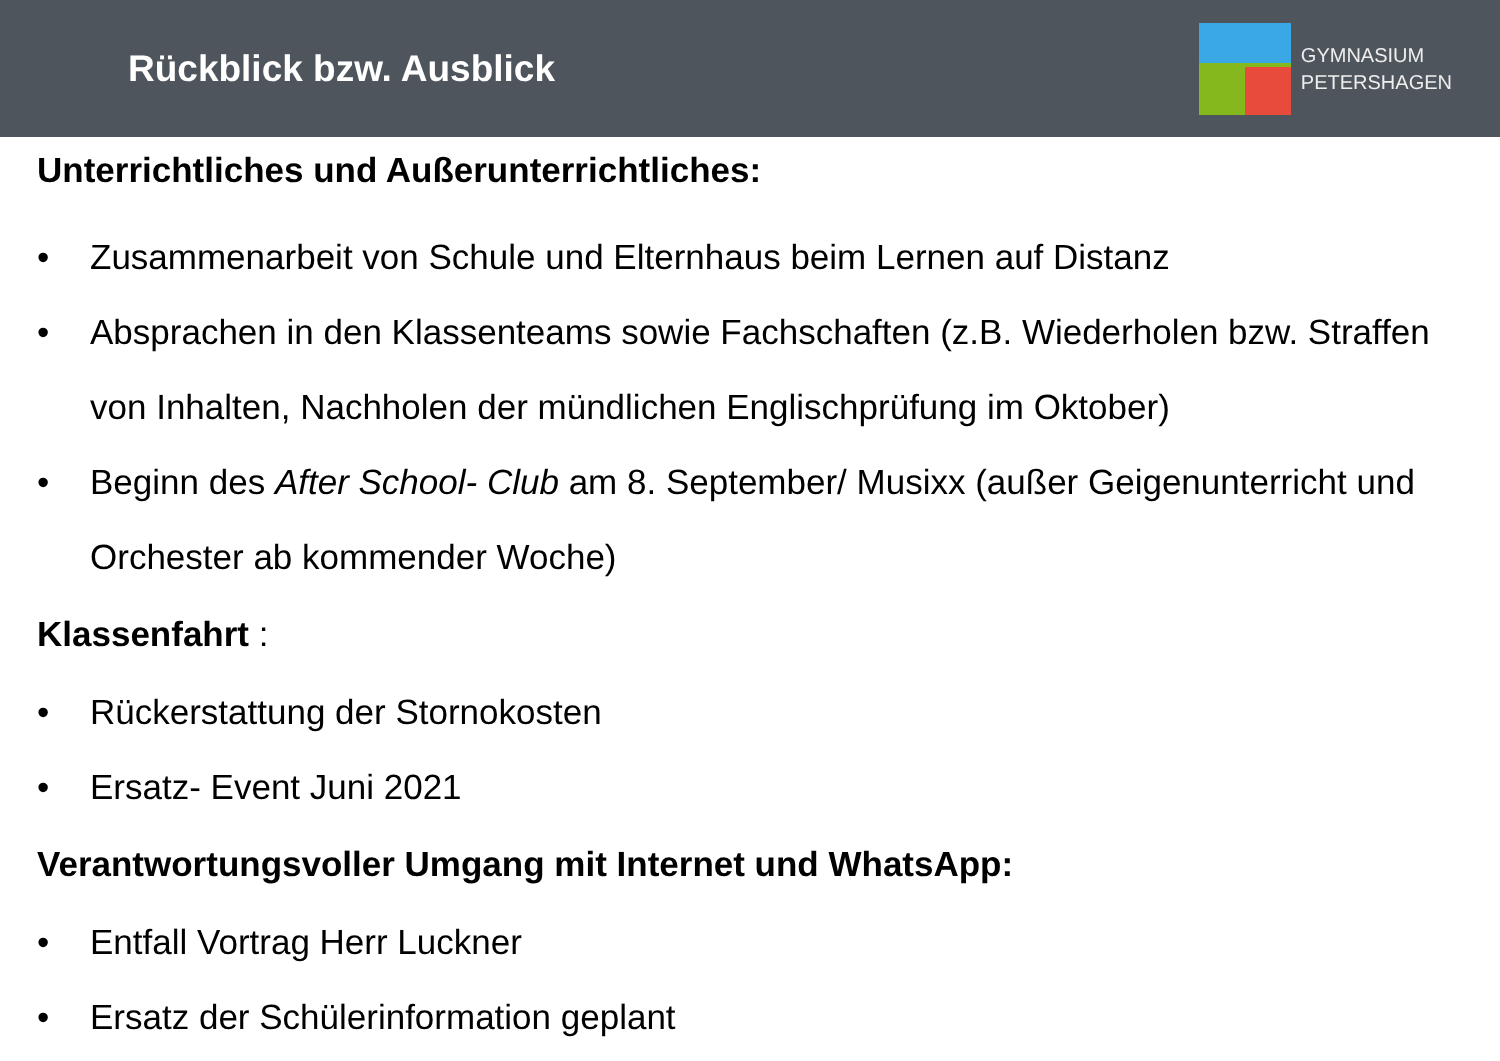Rückblick bzw. Ausblick
GYMNASIUM
PETERSHAGEN
Unterrichtliches und Außerunterrichtliches:
• Zusammenarbeit von Schule und Elternhaus beim Lernen auf Distanz
• Absprachen in den Klassenteams sowie Fachschaften (z.B. Wiederholen bzw. Straffen von Inhalten, Nachholen der mündlichen Englischprüfung im Oktober)
• Beginn des After School- Club am 8. September/ Musixx (außer Geigenunterricht und Orchester ab kommender Woche)
Klassenfahrt :
• Rückerstattung der Stornokosten
• Ersatz- Event Juni 2021
Verantwortungsvoller Umgang mit Internet und WhatsApp:
• Entfall Vortrag Herr Luckner
• Ersatz der Schülerinformation geplant